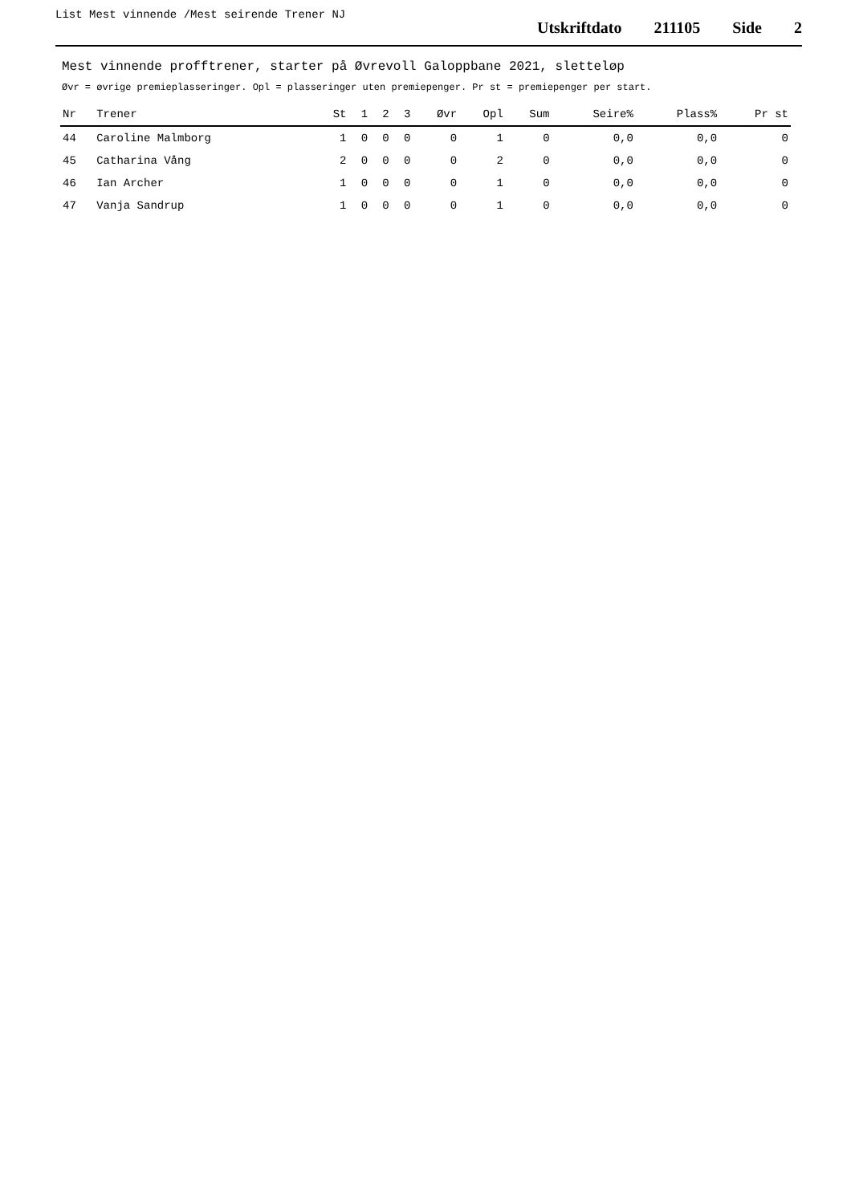List Mest vinnende /Mest seirende Trener NJ
Utskriftdato 211105 Side 2
Mest vinnende profftrener, starter på Øvrevoll Galoppbane 2021, sletteløp
Øvr = øvrige premieplasseringer. Opl = plasseringer uten premiepenger. Pr st = premiepenger per start.
| Nr | Trener | St | 1 | 2 | 3 | Øvr | Opl | Sum | Seire% | Plass% | Pr st |
| --- | --- | --- | --- | --- | --- | --- | --- | --- | --- | --- | --- |
| 44 | Caroline Malmborg | 1 | 0 | 0 | 0 | 0 | 1 | 0 | 0,0 | 0,0 | 0 |
| 45 | Catharina Vång | 2 | 0 | 0 | 0 | 0 | 2 | 0 | 0,0 | 0,0 | 0 |
| 46 | Ian Archer | 1 | 0 | 0 | 0 | 0 | 1 | 0 | 0,0 | 0,0 | 0 |
| 47 | Vanja Sandrup | 1 | 0 | 0 | 0 | 0 | 1 | 0 | 0,0 | 0,0 | 0 |